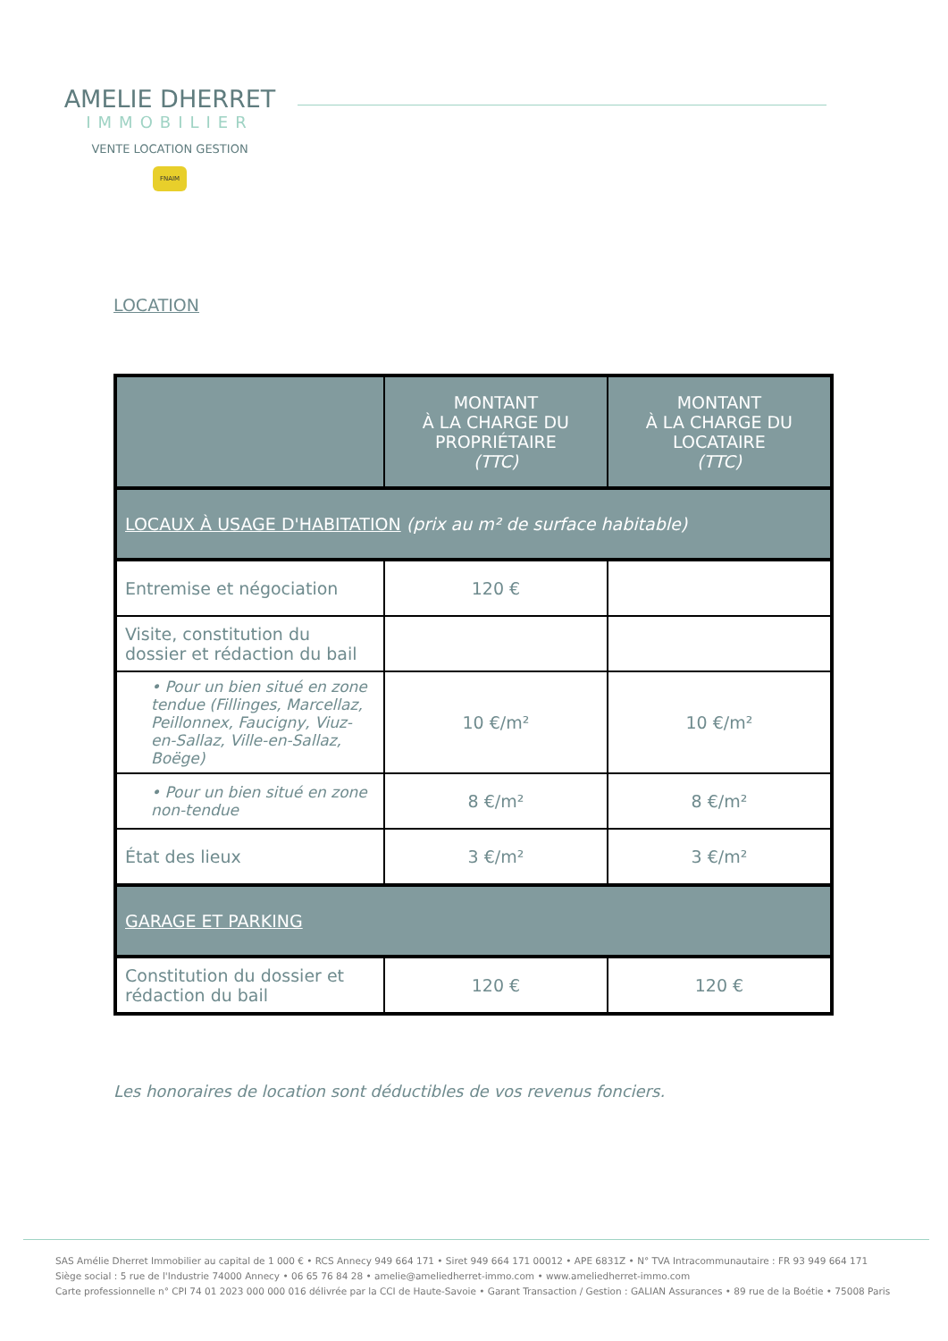AMELIE DHERRET
IMMOBILIER
VENTE LOCATION GESTION
FNAIM
LOCATION
| | MONTANT À LA CHARGE DU PROPRIÉTAIRE (TTC) | MONTANT À LA CHARGE DU LOCATAIRE (TTC) |
| --- | --- | --- |
| LOCAUX À USAGE D'HABITATION (prix au m² de surface habitable) | | |
| Entremise et négociation | 120 € | |
| Visite, constitution du dossier et rédaction du bail | | |
| • Pour un bien situé en zone tendue (Fillinges, Marcellaz, Peillonnex, Faucigny, Viuz-en-Sallaz, Ville-en-Sallaz, Boëge) | 10 €/m² | 10 €/m² |
| • Pour un bien situé en zone non-tendue | 8 €/m² | 8 €/m² |
| État des lieux | 3 €/m² | 3 €/m² |
| GARAGE ET PARKING | | |
| Constitution du dossier et rédaction du bail | 120 € | 120 € |
Les honoraires de location sont déductibles de vos revenus fonciers.
SAS Amélie Dherret Immobilier au capital de 1 000 € • RCS Annecy 949 664 171 • Siret 949 664 171 00012 • APE 6831Z • N° TVA Intracommunautaire : FR 93 949 664 171
Siège social : 5 rue de l'Industrie 74000 Annecy • 06 65 76 84 28 • amelie@ameliedherret-immo.com • www.ameliedherret-immo.com
Carte professionnelle n° CPI 74 01 2023 000 000 016 délivrée par la CCI de Haute-Savoie • Garant Transaction / Gestion : GALIAN Assurances • 89 rue de la Boétie • 75008 Paris